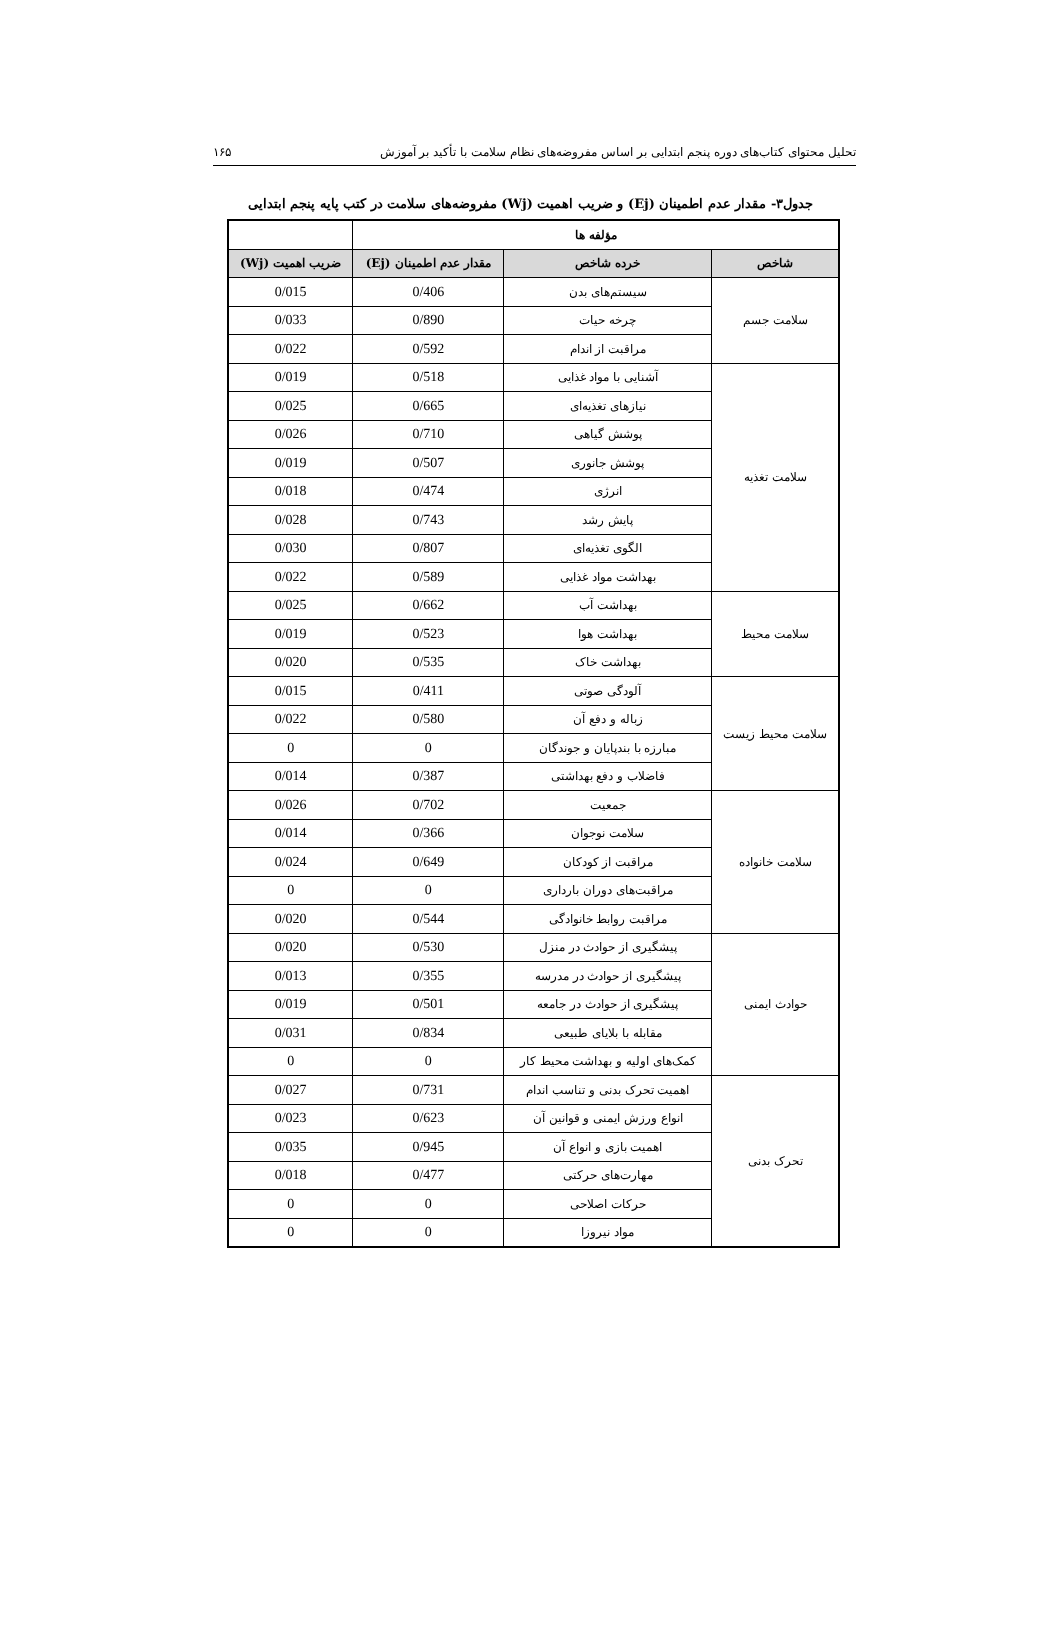تحلیل محتوای کتاب‌های دوره پنجم ابتدایی بر اساس مفروضه‌های نظام سلامت با تأکید بر آموزش ۱۶۵
جدول۳- مقدار عدم اطمینان (Ej) و ضریب اهمیت (Wj) مفروضه‌های سلامت در کتب پایه پنجم ابتدایی
| مؤلفه ها | | | |
| --- | --- | --- | --- |
| شاخص | خرده شاخص | مقدار عدم اطمینان (Ej) | ضریب اهمیت (Wj) |
| سلامت جسم | سیستم‌های بدن | 0/406 | 0/015 |
| | چرخه حیات | 0/890 | 0/033 |
| | مراقبت از اندام | 0/592 | 0/022 |
| سلامت تغذیه | آشنایی با مواد غذایی | 0/518 | 0/019 |
| | نیازهای تغذیه‌ای | 0/665 | 0/025 |
| | پوشش گیاهی | 0/710 | 0/026 |
| | پوشش جانوری | 0/507 | 0/019 |
| | انرژی | 0/474 | 0/018 |
| | پایش رشد | 0/743 | 0/028 |
| | الگوی تغذیه‌ای | 0/807 | 0/030 |
| | بهداشت مواد غذایی | 0/589 | 0/022 |
| سلامت محیط | بهداشت آب | 0/662 | 0/025 |
| | بهداشت هوا | 0/523 | 0/019 |
| | بهداشت خاک | 0/535 | 0/020 |
| سلامت محیط زیست | آلودگی صوتی | 0/411 | 0/015 |
| | زباله و دفع آن | 0/580 | 0/022 |
| | مبارزه با بندپایان و جوندگان | 0 | 0 |
| | فاضلاب و دفع بهداشتی | 0/387 | 0/014 |
| سلامت خانواده | جمعیت | 0/702 | 0/026 |
| | سلامت نوجوان | 0/366 | 0/014 |
| | مراقبت از کودکان | 0/649 | 0/024 |
| | مراقبت‌های دوران بارداری | 0 | 0 |
| | مراقبت روابط خانوادگی | 0/544 | 0/020 |
| حوادث ایمنی | پیشگیری از حوادث در منزل | 0/530 | 0/020 |
| | پیشگیری از حوادث در مدرسه | 0/355 | 0/013 |
| | پیشگیری از حوادث در جامعه | 0/501 | 0/019 |
| | مقابله با بلایای طبیعی | 0/834 | 0/031 |
| | کمک‌های اولیه و بهداشت محیط کار | 0 | 0 |
| تحرک بدنی | اهمیت تحرک بدنی و تناسب اندام | 0/731 | 0/027 |
| | انواع ورزش ایمنی و قوانین آن | 0/623 | 0/023 |
| | اهمیت بازی و انواع آن | 0/945 | 0/035 |
| | مهارت‌های حرکتی | 0/477 | 0/018 |
| | حرکات اصلاحی | 0 | 0 |
| | مواد نیروزا | 0 | 0 |